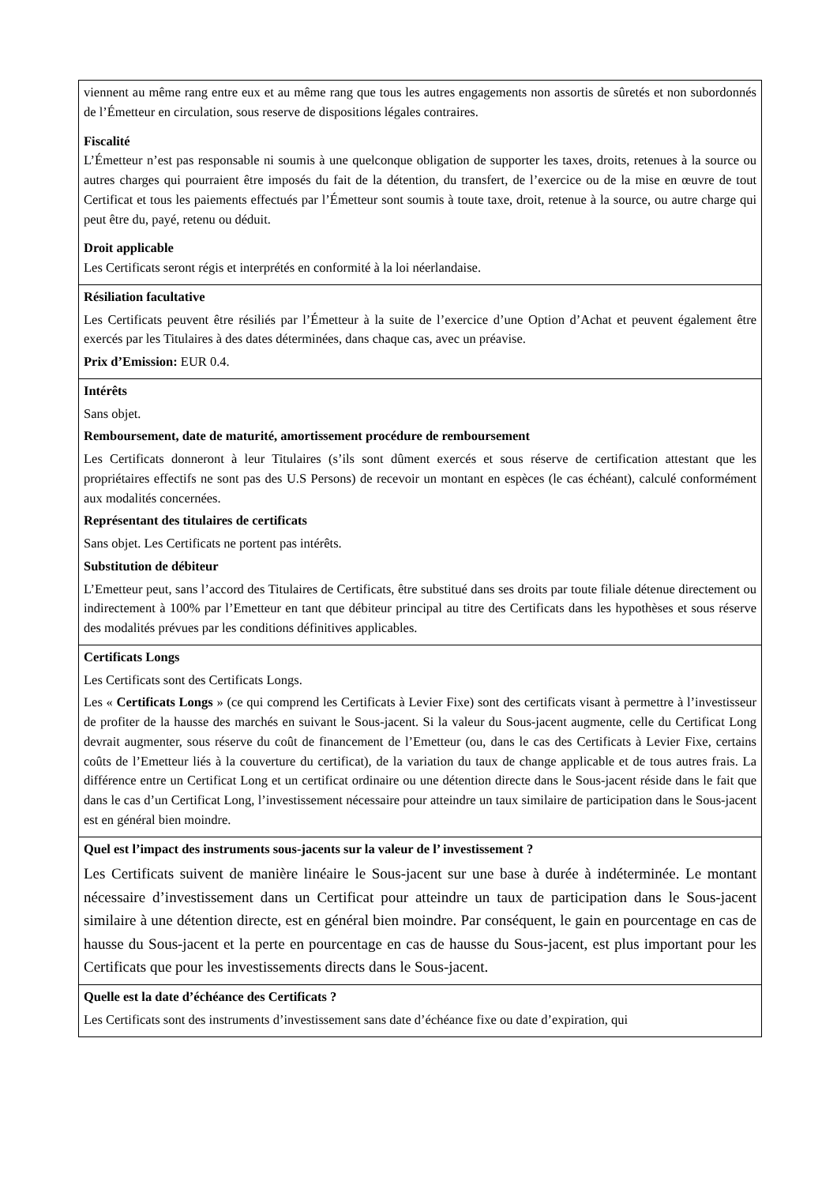| viennent au même rang entre eux et au même rang que tous les autres engagements non assortis de sûretés et non subordonnés de l’Émetteur en circulation, sous reserve de dispositions légales contraires. Fiscalité L’Émetteur n’est pas responsable ni soumis à une quelconque obligation de supporter les taxes, droits, retenues à la source ou autres charges qui pourraient être imposés du fait de la détention, du transfert, de l’exercice ou de la mise en œuvre de tout Certificat et tous les paiements effectués par l’Émetteur sont soumis à toute taxe, droit, retenue à la source, ou autre charge qui peut être du, payé, retenu ou déduit. Droit applicable Les Certificats seront régis et interprétés en conformité à la loi néerlandaise. |
| Résiliation facultative Les Certificats peuvent être résiliés par l’Émetteur à la suite de l’exercice d’une Option d’Achat et peuvent également être exercés par les Titulaires à des dates déterminées, dans chaque cas, avec un préavise. Prix d’Emission: EUR 0.4. |
| Intérêts Sans objet. Remboursement, date de maturité, amortissement procédure de remboursement Les Certificats donneront à leur Titulaires (s’ils sont dûment exercés et sous réserve de certification attestant que les propriétaires effectifs ne sont pas des U.S Persons) de recevoir un montant en espèces (le cas échéant), calculé conformément aux modalités concernées. Représentant des titulaires de certificats Sans objet. Les Certificats ne portent pas intérêts. Substitution de débiteur L’Emetteur peut, sans l’accord des Titulaires de Certificats, être substitué dans ses droits par toute filiale détenue directement ou indirectement à 100% par l’Emetteur en tant que débiteur principal au titre des Certificats dans les hypothèses et sous réserve des modalités prévues par les conditions définitives applicables. |
| Certificats Longs Les Certificats sont des Certificats Longs. Les « Certificats Longs » (ce qui comprend les Certificats à Levier Fixe) sont des certificats visant à permettre à l’investisseur de profiter de la hausse des marchés en suivant le Sous-jacent. Si la valeur du Sous-jacent augmente, celle du Certificat Long devrait augmenter, sous réserve du coût de financement de l’Emetteur (ou, dans le cas des Certificats à Levier Fixe, certains coûts de l’Emetteur liés à la couverture du certificat), de la variation du taux de change applicable et de tous autres frais. La différence entre un Certificat Long et un certificat ordinaire ou une détention directe dans le Sous-jacent réside dans le fait que dans le cas d’un Certificat Long, l’investissement nécessaire pour atteindre un taux similaire de participation dans le Sous-jacent est en général bien moindre. |
| Quel est l’impact des instruments sous-jacents sur la valeur de l’ investissement ? Les Certificats suivent de manière linéaire le Sous-jacent sur une base à durée à indéterminée. Le montant nécessaire d’investissement dans un Certificat pour atteindre un taux de participation dans le Sous-jacent similaire à une détention directe, est en général bien moindre. Par conséquent, le gain en pourcentage en cas de hausse du Sous-jacent et la perte en pourcentage en cas de hausse du Sous-jacent, est plus important pour les Certificats que pour les investissements directs dans le Sous-jacent. |
| Quelle est la date d’échéance des Certificats ? Les Certificats sont des instruments d’investissement sans date d’échéance fixe ou date d’expiration, qui |